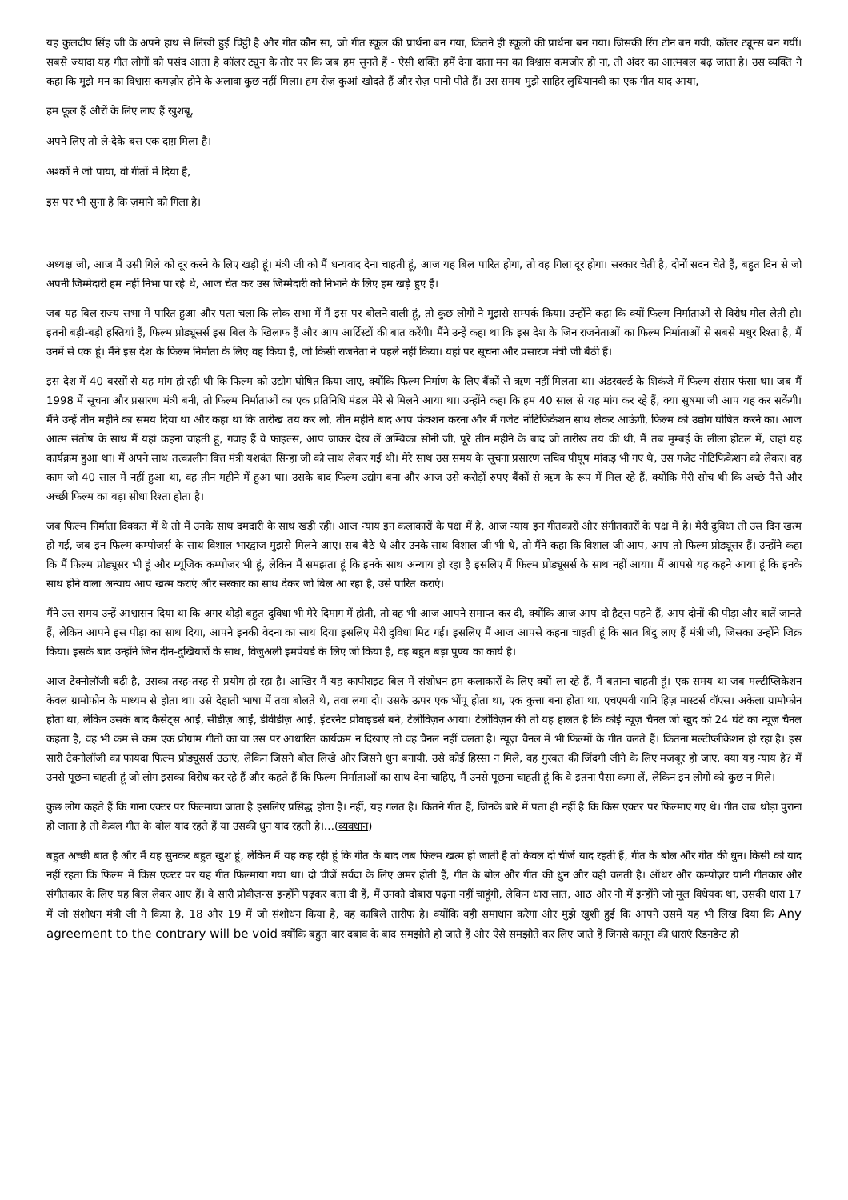यह कुलदीप सिंह जी के अपने हाथ से लिखी हुई चिट्ठी है और गीत कौन सा, जो गीत स्कूल की प्रार्थना बन गया, कितने ही स्कूलों की प्रार्थना बन गया। जिसकी रिंग टोन बन गयी, कॉलर ट्यून्स बन गयीं। सबसे ज्यादा यह गीत लोगों को पसंद आता है कॉलर ट्यून के तौर पर कि जब हम सुनते हैं - ऐसी शक्ति हमें देना दाता मन का विश्वास कमजोर हो ना, तो अंदर का आत्मबल बढ़ जाता है। उस व्यक्ति ने कहा कि मुझे मन का विश्वास कमज़ोर होने के अलावा कुछ नहीं मिला। हम रोज़ कुआं खोदते हैं और रोज़ पानी पीते हैं। उस समय मुझे साहिर लुधियानवी का एक गीत याद आया,
हम फूल हैं औरों के लिए लाए हैं खुशबू,
अपने लिए तो ले-देके बस एक दाग़ मिला है।
अश्कों ने जो पाया, वो गीतों में दिया है,
इस पर भी सुना है कि ज़माने को गिला है।
अध्यक्ष जी, आज मैं उसी गिले को दूर करने के लिए खड़ी हूं। मंत्री जी को मैं धन्यवाद देना चाहती हूं, आज यह बिल पारित होगा, तो वह गिला दूर होगा। सरकार चेती है, दोनों सदन चेते हैं, बहुत दिन से जो अपनी जिम्मेदारी हम नहीं निभा पा रहे थे, आज चेत कर उस जिम्मेदारी को निभाने के लिए हम खड़े हुए हैं।
जब यह बिल राज्य सभा में पारित हुआ और पता चला कि लोक सभा में मैं इस पर बोलने वाली हूं, तो कुछ लोगों ने मुझसे सम्पर्क किया। उन्होंने कहा कि क्यों फिल्म निर्माताओं से विरोध मोल लेती हो। इतनी बड़ी-बड़ी हस्तियां हैं, फिल्म प्रोड्यूसर्स इस बिल के खिलाफ हैं और आप आर्टिस्टों की बात करेंगी। मैंने उन्हें कहा था कि इस देश के जिन राजनेताओं का फिल्म निर्माताओं से सबसे मधुर रिश्ता है, मैं उनमें से एक हूं। मैंने इस देश के फिल्म निर्माता के लिए वह किया है, जो किसी राजनेता ने पहले नहीं किया। यहां पर सूचना और प्रसारण मंत्री जी बैठी हैं।
इस देश में 40 बरसों से यह मांग हो रही थी कि फिल्म को उद्योग घोषित किया जाए, क्योंकि फिल्म निर्माण के लिए बैंकों से ऋण नहीं मिलता था। अंडरवर्ल्ड के शिकंजे में फिल्म संसार फंसा था। जब मैं 1998 में सूचना और प्रसारण मंत्री बनी, तो फिल्म निर्माताओं का एक प्रतिनिधि मंडल मेरे से मिलने आया था। उन्होंने कहा कि हम 40 साल से यह मांग कर रहे हैं, क्या सुषमा जी आप यह कर सकेंगी। मैंने उन्हें तीन महीने का समय दिया था और कहा था कि तारीख तय कर लो, तीन महीने बाद आप फंक्शन करना और मैं गजेट नोटिफिकेशन साथ लेकर आऊंगी, फिल्म को उद्योग घोषित करने का। आज आत्म संतोष के साथ मैं यहां कहना चाहती हूं, गवाह हैं वे फाइल्स, आप जाकर देख लें अम्बिका सोनी जी, पूरे तीन महीने के बाद जो तारीख तय की थी, मैं तब मुम्बई के लीला होटल में, जहां यह कार्यक्रम हुआ था। मैं अपने साथ तत्कालीन वित्त मंत्री यशवंत सिन्हा जी को साथ लेकर गई थी। मेरे साथ उस समय के सूचना प्रसारण सचिव पीयूष मांकड़ भी गए थे, उस गजेट नोटिफिकेशन को लेकर। वह काम जो 40 साल में नहीं हुआ था, वह तीन महीने में हुआ था। उसके बाद फिल्म उद्योग बना और आज उसे करोड़ों रुपए बैंकों से ऋण के रूप में मिल रहे हैं, क्योंकि मेरी सोच थी कि अच्छे पैसे और अच्छी फिल्म का बड़ा सीधा रिश्ता होता है।
जब फिल्म निर्माता दिक्कत में थे तो मैं उनके साथ दमदारी के साथ खड़ी रही। आज न्याय इन कलाकारों के पक्ष में है, आज न्याय इन गीतकारों और संगीतकारों के पक्ष में है। मेरी दुविधा तो उस दिन खत्म हो गई, जब इन फिल्म कम्पोजर्स के साथ विशाल भारद्वाज मुझसे मिलने आए। सब बैठे थे और उनके साथ विशाल जी भी थे, तो मैंने कहा कि विशाल जी आप, आप तो फिल्म प्रोड्यूसर हैं। उन्होंने कहा कि मैं फिल्म प्रोड्यूसर भी हूं और म्यूजिक कम्पोजर भी हूं, लेकिन मैं समझता हूं कि इनके साथ अन्याय हो रहा है इसलिए मैं फिल्म प्रोड्यूसर्स के साथ नहीं आया। मैं आपसे यह कहने आया हूं कि इनके साथ होने वाला अन्याय आप खत्म कराएं और सरकार का साथ देकर जो बिल आ रहा है, उसे पारित कराएं।
मैंने उस समय उन्हें आश्वासन दिया था कि अगर थोड़ी बहुत दुविधा भी मेरे दिमाग में होती, तो वह भी आज आपने समाप्त कर दी, क्योंकि आज आप दो हैट्स पहने हैं, आप दोनों की पीड़ा और बातें जानते हैं, लेकिन आपने इस पीड़ा का साथ दिया, आपने इनकी वेदना का साथ दिया इसलिए मेरी दुविधा मिट गई। इसलिए मैं आज आपसे कहना चाहती हूं कि सात बिंदु लाए हैं मंत्री जी, जिसका उन्होंने जिक्र किया। इसके बाद उन्होंने जिन दीन-दुखियारों के साथ, विजुअली इमपेयर्ड के लिए जो किया है, वह बहुत बड़ा पुण्य का कार्य है।
आज टेक्नोलॉजी बढ़ी है, उसका तरह-तरह से प्रयोग हो रहा है। आखिर मैं यह कापीराइट बिल में संशोधन हम कलाकारों के लिए क्यों ला रहे हैं, मैं बताना चाहती हूं। एक समय था जब मल्टीप्लिकेशन केवल ग्रामोफोन के माध्यम से होता था। उसे देहाती भाषा में तवा बोलते थे, तवा लगा दो। उसके ऊपर एक भोंपू होता था, एक कुत्ता बना होता था, एचएमवी यानि हिज़ मास्टर्स वॉएस। अकेला ग्रामोफोन होता था, लेकिन उसके बाद कैसेट्स आईं, सीडीज़ आईं, डीवीडीज़ आईं, इंटरनेट प्रोवाइडर्स बने, टेलीविज़न आया। टेलीविज़न की तो यह हालत है कि कोई न्यूज़ चैनल जो खुद को 24 घंटे का न्यूज़ चैनल कहता है, वह भी कम से कम एक प्रोग्राम गीतों का या उस पर आधारित कार्यक्रम न दिखाए तो वह चैनल नहीं चलता है। न्यूज़ चैनल में भी फिल्मों के गीत चलते हैं। कितना मल्टीप्लीकेशन हो रहा है। इस सारी टैक्नोलॉजी का फायदा फिल्म प्रोड्यूसर्स उठाएं, लेकिन जिसने बोल लिखे और जिसने धुन बनायी, उसे कोई हिस्सा न मिले, वह गुरबत की जिंदगी जीने के लिए मजबूर हो जाए, क्या यह न्याय है? मैं उनसे पूछना चाहती हूं जो लोग इसका विरोध कर रहे हैं और कहते हैं कि फिल्म निर्माताओं का साथ देना चाहिए, मैं उनसे पूछना चाहती हूं कि वे इतना पैसा कमा लें, लेकिन इन लोगों को कुछ न मिले।
कुछ लोग कहते हैं कि गाना एक्टर पर फिल्माया जाता है इसलिए प्रसिद्ध होता है। नहीं, यह गलत है। कितने गीत हैं, जिनके बारे में पता ही नहीं है कि किस एक्टर पर फिल्माए गए थे। गीत जब थोड़ा पुराना हो जाता है तो केवल गीत के बोल याद रहते हैं या उसकी धुन याद रहती है।…(व्यवधान)
बहुत अच्छी बात है और मैं यह सुनकर बहुत खुश हूं, लेकिन मैं यह कह रही हूं कि गीत के बाद जब फिल्म खत्म हो जाती है तो केवल दो चीजें याद रहती हैं, गीत के बोल और गीत की धुन। किसी को याद नहीं रहता कि फिल्म में किस एक्टर पर यह गीत फिल्माया गया था। दो चीजें सर्वदा के लिए अमर होती हैं, गीत के बोल और गीत की धुन और वही चलती है। ऑथर और कम्पोज़र यानी गीतकार और संगीतकार के लिए यह बिल लेकर आए हैं। वे सारी प्रोवीज़न्स इन्होंने पढ़कर बता दी हैं, मैं उनको दोबारा पढ़ना नहीं चाहूंगी, लेकिन धारा सात, आठ और नौ में इन्होंने जो मूल विधेयक था, उसकी धारा 17 में जो संशोधन मंत्री जी ने किया है, 18 और 19 में जो संशोधन किया है, वह काबिले तारीफ है। क्योंकि वही समाधान करेगा और मुझे खुशी हुई कि आपने उसमें यह भी लिख दिया कि Any agreement to the contrary will be void क्योंकि बहुत बार दबाव के बाद समझौते हो जाते हैं और ऐसे समझौते कर लिए जाते हैं जिनसे कानून की धाराएं रिडनडेन्ट हो